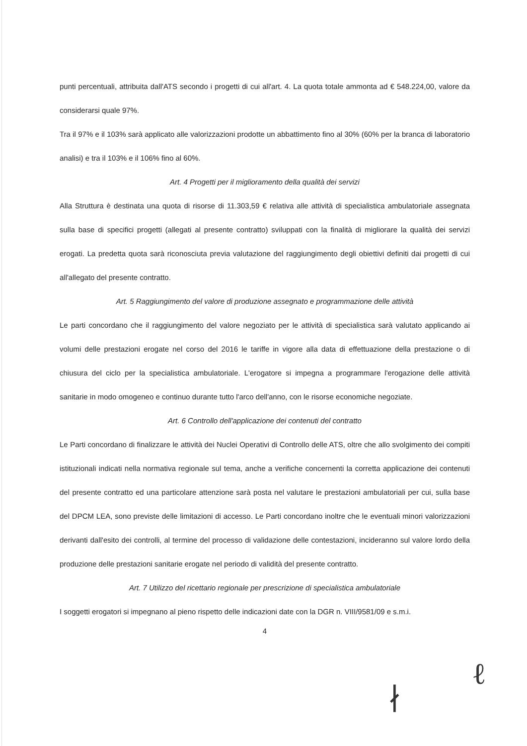punti percentuali, attribuita dall'ATS secondo i progetti di cui all'art. 4. La quota totale ammonta ad € 548.224,00, valore da considerarsi quale 97%.
Tra il 97% e il 103% sarà applicato alle valorizzazioni prodotte un abbattimento fino al 30% (60% per la branca di laboratorio analisi) e tra il 103% e il 106% fino al 60%.
Art. 4 Progetti per il miglioramento della qualità dei servizi
Alla Struttura è destinata una quota di risorse di 11.303,59 € relativa alle attività di specialistica ambulatoriale assegnata sulla base di specifici progetti (allegati al presente contratto) sviluppati con la finalità di migliorare la qualità dei servizi erogati. La predetta quota sarà riconosciuta previa valutazione del raggiungimento degli obiettivi definiti dai progetti di cui all'allegato del presente contratto.
Art. 5 Raggiungimento del valore di produzione assegnato e programmazione delle attività
Le parti concordano che il raggiungimento del valore negoziato per le attività di specialistica sarà valutato applicando ai volumi delle prestazioni erogate nel corso del 2016 le tariffe in vigore alla data di effettuazione della prestazione o di chiusura del ciclo per la specialistica ambulatoriale. L'erogatore si impegna a programmare l'erogazione delle attività sanitarie in modo omogeneo e continuo durante tutto l'arco dell'anno, con le risorse economiche negoziate.
Art. 6 Controllo dell'applicazione dei contenuti del contratto
Le Parti concordano di finalizzare le attività dei Nuclei Operativi di Controllo delle ATS, oltre che allo svolgimento dei compiti istituzionali indicati nella normativa regionale sul tema, anche a verifiche concernenti la corretta applicazione dei contenuti del presente contratto ed una particolare attenzione sarà posta nel valutare le prestazioni ambulatoriali per cui, sulla base del DPCM LEA, sono previste delle limitazioni di accesso. Le Parti concordano inoltre che le eventuali minori valorizzazioni derivanti dall'esito dei controlli, al termine del processo di validazione delle contestazioni, incideranno sul valore lordo della produzione delle prestazioni sanitarie erogate nel periodo di validità del presente contratto.
Art. 7 Utilizzo del ricettario regionale per prescrizione di specialistica ambulatoriale
I soggetti erogatori si impegnano al pieno rispetto delle indicazioni date con la DGR n. VIII/9581/09 e s.m.i.
4
∤
ℓ